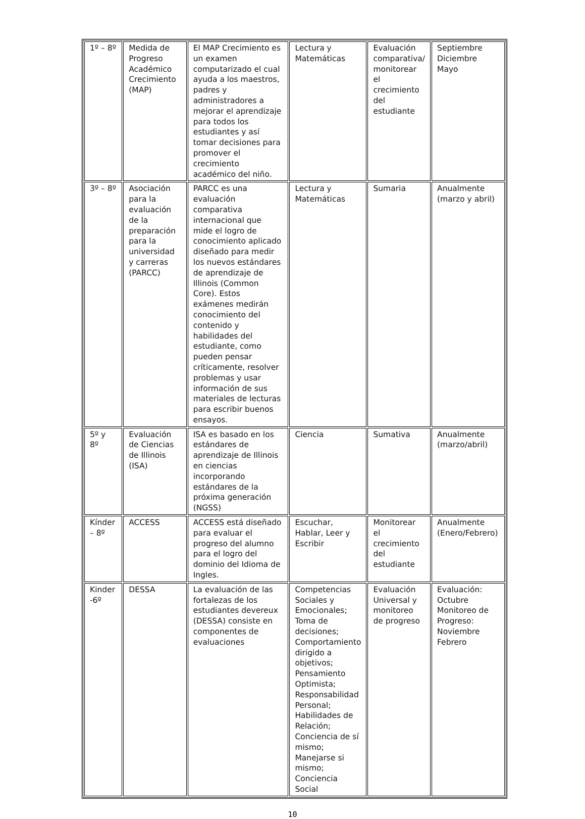| 1º – 8º | Medida de Progreso Académico Crecimiento (MAP) | El MAP Crecimiento es un examen computarizado el cual ayuda a los maestros, padres y administradores a mejorar el aprendizaje para todos los estudiantes y así tomar decisiones para promover el crecimiento académico del niño. | Lectura y Matemáticas | Evaluación comparativa/ monitorear el crecimiento del estudiante | Septiembre Diciembre Mayo |
| 3º – 8º | Asociación para la evaluación de la preparación para la universidad y carreras (PARCC) | PARCC es una evaluación comparativa internacional que mide el logro de conocimiento aplicado diseñado para medir los nuevos estándares de aprendizaje de Illinois (Common Core). Estos exámenes medirán conocimiento del contenido y habilidades del estudiante, como pueden pensar críticamente, resolver problemas y usar información de sus materiales de lecturas para escribir buenos ensayos. | Lectura y Matemáticas | Sumaria | Anualmente (marzo y abril) |
| 5º y 8º | Evaluación de Ciencias de Illinois (ISA) | ISA es basado en los estándares de aprendizaje de Illinois en ciencias incorporando estándares de la próxima generación (NGSS) | Ciencia | Sumativa | Anualmente (marzo/abril) |
| Kínder – 8º | ACCESS | ACCESS está diseñado para evaluar el progreso del alumno para el logro del dominio del Idioma de Ingles. | Escuchar, Hablar, Leer y Escribir | Monitorear el crecimiento del estudiante | Anualmente (Enero/Febrero) |
| Kinder -6º | DESSA | La evaluación de las fortalezas de los estudiantes devereux (DESSA) consiste en componentes de evaluaciones | Competencias Sociales y Emocionales; Toma de decisiones; Comportamiento dirigido a objetivos; Pensamiento Optimista; Responsabilidad Personal; Habilidades de Relación; Conciencia de sí mismo; Manejarse si mismo; Conciencia Social | Evaluación Universal y monitoreo de progreso | Evaluación: Octubre Monitoreo de Progreso: Noviembre Febrero |
10